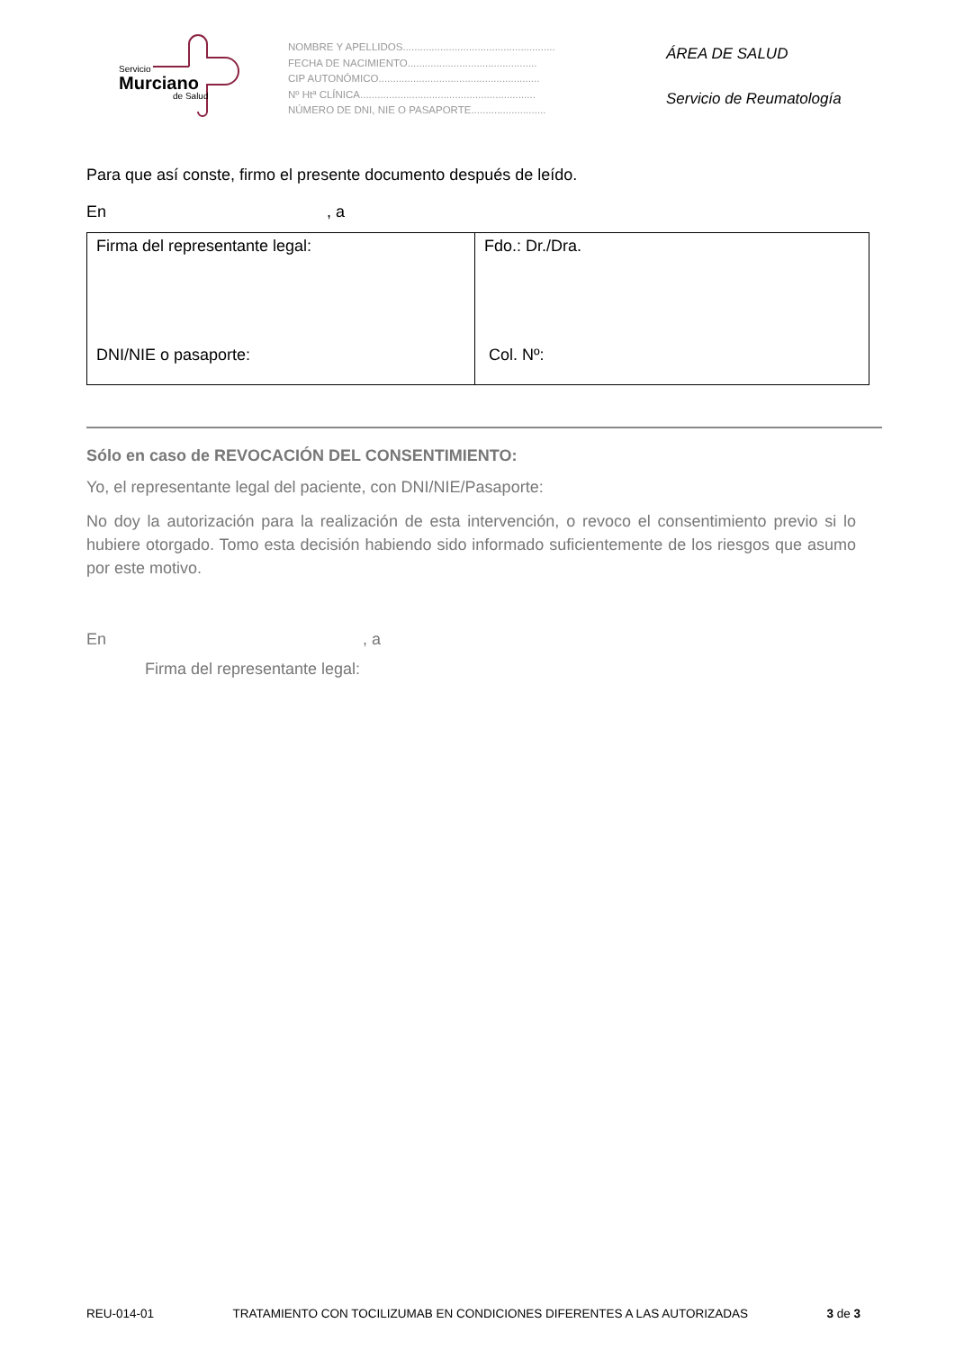Servicio
Murciano
de Salud
NOMBRE Y APELLIDOS.....................................................
FECHA DE NACIMIENTO.............................................
CIP AUTONÓMICO........................................................
Nº Htª CLÍNICA.............................................................
NÚMERO DE DNI, NIE O PASAPORTE..........................
ÁREA DE SALUD
Servicio de Reumatología
Para que así conste, firmo el presente documento después de leído.
En , a
| Firma del representante legal: DNI/NIE o pasaporte: | Fdo.: Dr./Dra. Col. Nº: |
Sólo en caso de REVOCACIÓN DEL CONSENTIMIENTO:
Yo, el representante legal del paciente, con DNI/NIE/Pasaporte:
No doy la autorización para la realización de esta intervención, o revoco el consentimiento previo si lo hubiere otorgado. Tomo esta decisión habiendo sido informado suficientemente de los riesgos que asumo por este motivo.
En , a
Firma del representante legal:
REU-014-01 TRATAMIENTO CON TOCILIZUMAB EN CONDICIONES DIFERENTES A LAS AUTORIZADAS 3 de 3